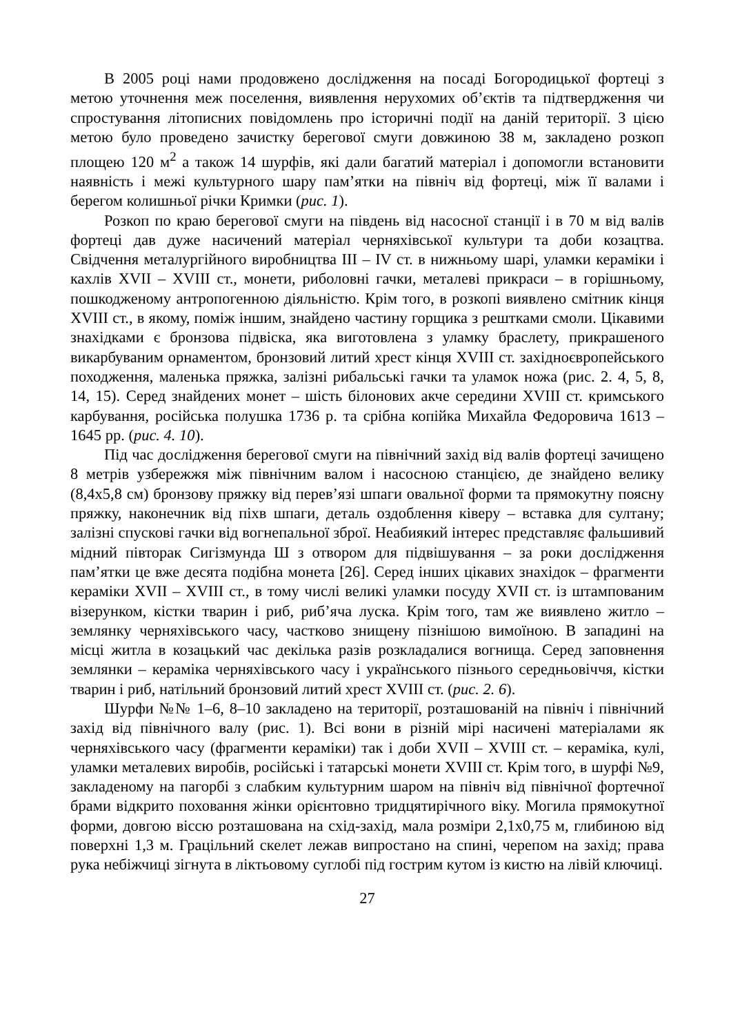В 2005 році нами продовжено дослідження на посаді Богородицької фортеці з метою уточнення меж поселення, виявлення нерухомих об’єктів та підтвердження чи спростування літописних повідомлень про історичні події на даній території. З цією метою було проведено зачистку берегової смуги довжиною 38 м, закладено розкоп площею 120 м<sup>2</sup> а також 14 шурфів, які дали багатий матеріал і допомогли встановити наявність і межі культурного шару пам’ятки на північ від фортеці, між її валами і берегом колишньої річки Кримки (рис. 1).
Розкоп по краю берегової смуги на південь від насосної станції і в 70 м від валів фортеці дав дуже насичений матеріал черняхівської культури та доби козацтва. Свідчення металургійного виробництва III – IV ст. в нижньому шарі, уламки кераміки і кахлів XVII – XVIII ст., монети, риболовні гачки, металеві прикраси – в горішньому, пошкодженому антропогенною діяльністю. Крім того, в розкопі виявлено смітник кінця XVIII ст., в якому, поміж іншим, знайдено частину горщика з рештками смоли. Цікавими знахідками є бронзова підвіска, яка виготовлена з уламку браслету, прикрашеного викарбуваним орнаментом, бронзовий литий хрест кінця XVIII ст. західноєвропейського походження, маленька пряжка, залізні рибальські гачки та уламок ножа (рис. 2. 4, 5, 8, 14, 15). Серед знайдених монет – шість білонових акче середини XVIII ст. кримського карбування, російська полушка 1736 р. та срібна копійка Михайла Федоровича 1613 – 1645 рр. (рис. 4. 10).
Під час дослідження берегової смуги на північний захід від валів фортеці зачищено 8 метрів узбережжя між північним валом і насосною станцією, де знайдено велику (8,4х5,8 см) бронзову пряжку від перев’язі шпаги овальної форми та прямокутну поясну пряжку, наконечник від піхв шпаги, деталь оздоблення ківеру – вставка для султану; залізні спускові гачки від вогнепальної зброї. Неабиякий інтерес представляє фальшивий мідний півторак Сигізмунда Ш з отвором для підвішування – за роки дослідження пам’ятки це вже десята подібна монета [26]. Серед інших цікавих знахідок – фрагменти кераміки XVII – XVIII ст., в тому числі великі уламки посуду XVII ст. із штампованим візерунком, кістки тварин і риб, риб’яча луска. Крім того, там же виявлено житло – землянку черняхівського часу, частково знищену пізнішою вимоїною. В западині на місці житла в козацький час декілька разів розкладалися вогнища. Серед заповнення землянки – кераміка черняхівського часу і українського пізнього середньовіччя, кістки тварин і риб, натільний бронзовий литий хрест XVIII ст. (рис. 2. 6).
Шурфи №№ 1–6, 8–10 закладено на території, розташованій на північ і північний захід від північного валу (рис. 1). Всі вони в різній мірі насичені матеріалами як черняхівського часу (фрагменти кераміки) так і доби XVII – XVIII ст. – кераміка, кулі, уламки металевих виробів, російські і татарські монети XVIII ст. Крім того, в шурфі №9, закладеному на пагорбі з слабким культурним шаром на північ від північної фортечної брами відкрито поховання жінки орієнтовно тридцятирічного віку. Могила прямокутної форми, довгою віссю розташована на схід-захід, мала розміри 2,1х0,75 м, глибиною від поверхні 1,3 м. Грацільний скелет лежав випростано на спині, черепом на захід; права рука небіжчиці зігнута в ліктьовому суглобі під гострим кутом із кистю на лівій ключиці.
27